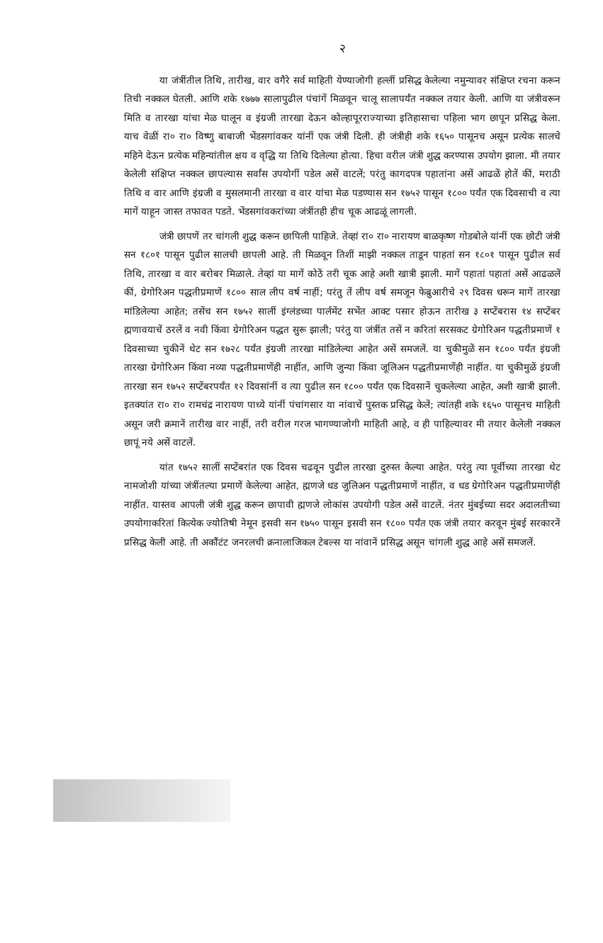२
या जंत्रींतील तिथि, तारीख, वार वगैरे सर्व माहिती येण्याजोगी हल्लीं प्रसिद्ध केलेल्या नमुन्यावर संक्षिप्त रचना करून तिची नक्कल घेतली. आणि शके १७७७ सालापुढील पंचांगें मिळवून चालू सालापर्यंत नक्कल तयार केली. आणि या जंत्रीवरून मिति व तारखा यांचा मेळ घालून व इंग्रजी तारखा देऊन कोल्हापूरराज्याच्या इतिहासाचा पहिला भाग छापून प्रसिद्ध केला. याच वेळीं रा० रा० विष्णु बाबाजी भेंडसगांवकर यांनीं एक जंत्री दिली. ही जंत्रीही शके १६५० पासूनच असून प्रत्येक सालचे महिने देऊन प्रत्येक महिन्यांतील क्षय व वृद्धि या तिथि दिलेल्या होत्या. हिचा वरील जंत्री शुद्ध करण्यास उपयोग झाला. मी तयार केलेली संक्षिप्त नक्कल छापल्यास सर्वांस उपयोगीं पडेल असें वाटलें; परंतु कागदपत्र पहातांना असें आढळें होतें कीं, मराठी तिथि व वार आणि इंग्रजी व मुसलमानी तारखा व वार यांचा मेळ पडण्यास सन १७५२ पासून १८०० पर्यंत एक दिवसाची व त्या मागें याहून जास्त तफावत पडते. भेंडसगांवकरांच्या जंत्रींतही हीच चूक आढळूं लागली.
जंत्री छापणें तर चांगली शुद्ध करून छापिली पाहिजे. तेव्हां रा० रा० नारायण बाळकृष्ण गोडबोले यांनीं एक छोटी जंत्री सन १८०१ पासून पुढील सालची छापली आहे. ती मिळवून तिशीं माझी नक्कल ताडून पाहतां सन १८०१ पासून पुढील सर्व तिथि, तारखा व वार बरोबर मिळाले. तेव्हां या मागें कोठें तरी चूक आहे अशी खात्री झाली. मागें पहातां पहातां असें आढळलें कीं, ग्रेगोरिअन पद्धतीप्रमाणें १८०० साल लीप वर्ष नाहीं; परंतु तें लीप वर्ष समजून फेब्रुआरीचे २९ दिवस धरून मागें तारखा मांडिलेल्या आहेत; तसेंच सन १७५२ सालीं इंग्लंडच्या पार्लमेंट सभेंत आक्ट पसार होऊन तारीख ३ सप्टेंबरास १४ सप्टेंबर ह्मणावयाचें ठरलें व नवी किंवा ग्रेगोरिअन पद्धत सुरू झाली; परंतु या जंत्रींत तसें न करितां सरसकट ग्रेगोरिअन पद्धतीप्रमाणें १ दिवसाच्या चुकीनें थेट सन १७२८ पर्यंत इंग्रजी तारखा मांडिलेल्या आहेत असें समजलें. या चुकीमुळें सन १८०० पर्यंत इंग्रजी तारखा ग्रेगोरिअन किंवा नव्या पद्धतीप्रमाणेंही नाहींत, आणि जुन्या किंवा जूलिअन पद्धतीप्रमाणेंही नाहींत. या चुकीमुळें इंग्रजी तारखा सन १७५२ सप्टेंबरपर्यंत १२ दिवसांनीं व त्या पुढील सन १८०० पर्यंत एक दिवसानें चुकलेल्या आहेत, अशी खात्री झाली. इतक्यांत रा० रा० रामचंद्र नारायण पाध्ये यांनीं पंचांगसार या नांवाचें पुस्तक प्रसिद्ध केलें; त्यांतही शके १६५० पासूनच माहिती असून जरी क्रमानें तारीख वार नाहीं, तरी वरील गरज भागण्याजोगी माहिती आहे, व ही पाहिल्यावर मी तयार केलेली नक्कल छापूं नये असें वाटलें.
यांत १७५२ सालीं सप्टेंबरांत एक दिवस चढवून पुढील तारखा दुरुस्त केल्या आहेत. परंतु त्या पूर्वीच्या तारखा थेट नामजोशी यांच्या जंत्रींतल्या प्रमाणें केलेल्या आहेत, ह्मणजे धड जुलिअन पद्धतीप्रमाणें नाहींत, व धड ग्रेगोरिअन पद्धतीप्रमाणेंही नाहींत. यास्तव आपली जंत्री शुद्ध करून छापावी ह्मणजे लोकांस उपयोगी पडेल असें वाटलें. नंतर मुंबईच्या सदर अदालतीच्या उपयोगाकरितां कित्येक ज्योतिषी नेमून इसवी सन १७५० पासून इसवी सन १८०० पर्यंत एक जंत्री तयार करवून मुंबई सरकारनें प्रसिद्ध केली आहे. ती अकौंटंट जनरलची क्रनालाजिकल टेबल्स या नांवानें प्रसिद्ध असून चांगली शुद्ध आहे असें समजलें.